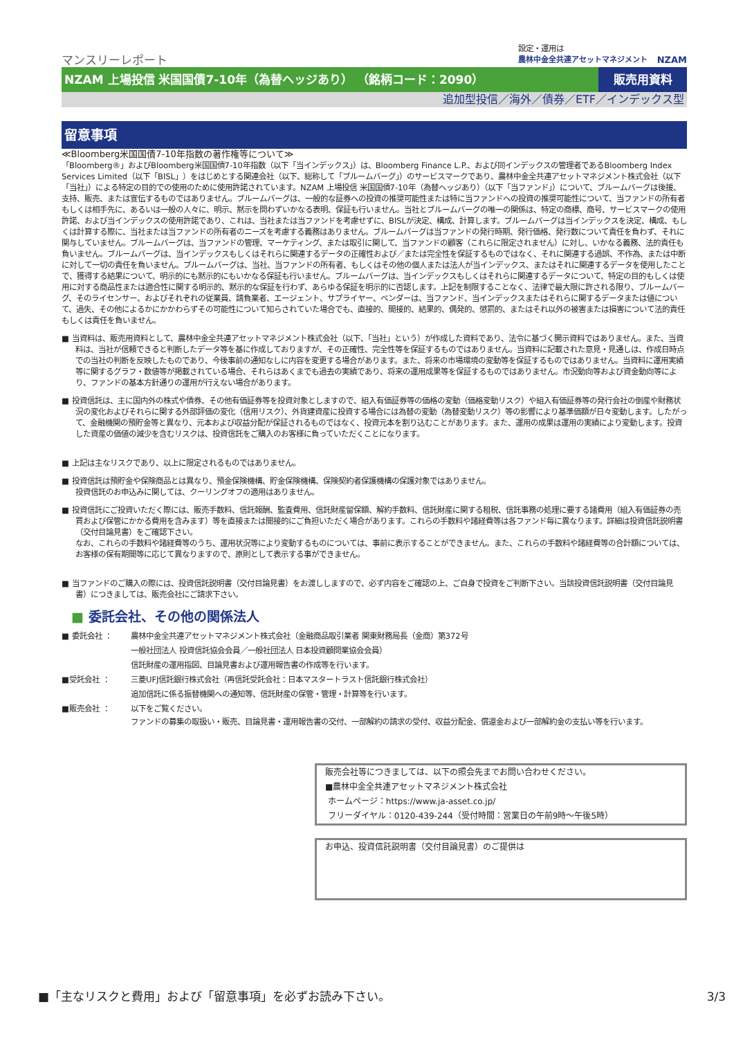マンスリーレポート
設定・運用は
農林中金全共連アセットマネジメント
NZAM
NZAM 上場投信 米国国債7-10年（為替ヘッジあり） （銘柄コード：2090）
販売用資料
追加型投信／海外／債券／ETF／インデックス型
留意事項
≪Bloomberg米国国債7-10年指数の著作権等について≫
「Bloomberg®」およびBloomberg米国国債7-10年指数（以下「当インデックス」）は、Bloomberg Finance L.P.、および同インデックスの管理者であるBloomberg Index Services Limited（以下「BISL」）をはじめとする関連会社（以下、総称して「ブルームバーグ」）のサービスマークであり、農林中金全共連アセットマネジメント株式会社（以下「当社」）による特定の目的での使用のために使用許諾されています。NZAM 上場投信 米国国債7-10年（為替ヘッジあり）（以下「当ファンド」）について、ブルームバーグは後援、支持、販売、または宣伝するものではありません。ブルームバーグは、一般的な証券への投資の推奨可能性または特に当ファンドへの投資の推奨可能性について、当ファンドの所有者もしくは相手先に、あるいは一般の人々に、明示、黙示を問わずいかなる表明、保証も行いません。当社とブルームバーグの唯一の関係は、特定の商標、商号、サービスマークの使用許諾、および当インデックスの使用許諾であり、これは、当社または当ファンドを考慮せずに、BISLが決定、構成、計算します。ブルームバーグは当インデックスを決定、構成、もしくは計算する際に、当社または当ファンドの所有者のニーズを考慮する義務はありません。ブルームバーグは当ファンドの発行時期、発行価格、発行数について責任を負わず、それに関与していません。ブルームバーグは、当ファンドの管理、マーケティング、または取引に関して、当ファンドの顧客（これらに限定されません）に対し、いかなる義務、法的責任も負いません。ブルームバーグは、当インデックスもしくはそれらに関連するデータの正確性および／または完全性を保証するものではなく、それに関連する過誤、不作為、または中断に対して一切の責任を負いません。ブルームバーグは、当社、当ファンドの所有者、もしくはその他の個人または法人が当インデックス、またはそれに関連するデータを使用したことで、獲得する結果について、明示的にも黙示的にもいかなる保証も行いません。ブルームバーグは、当インデックスもしくはそれらに関連するデータについて、特定の目的もしくは使用に対する商品性または適合性に関する明示的、黙示的な保証を行わず、あらゆる保証を明示的に否認します。上記を制限することなく、法律で最大限に許される限り、ブルームバーグ、そのライセンサー、およびそれぞれの従業員、請負業者、エージェント、サプライヤー、ベンダーは、当ファンド、当インデックスまたはそれらに関するデータまたは値について、過失、その他によるかにかかわらずその可能性について知らされていた場合でも、直接的、間接的、結果的、偶発的、懲罰的、またはそれ以外の被害または損害について法的責任もしくは責任を負いません。
■ 当資料は、販売用資料として、農林中金全共連アセットマネジメント株式会社（以下、「当社」という）が作成した資料であり、法令に基づく開示資料ではありません。また、当資料は、当社が信頼できると判断したデータ等を基に作成しておりますが、その正確性、完全性等を保証するものではありません。当資料に記載された意見・見通しは、作成日時点での当社の判断を反映したものであり、今後事前の通知なしに内容を変更する場合があります。また、将来の市場環境の変動等を保証するものではありません。当資料に運用実績等に関するグラフ・数値等が掲載されている場合、それらはあくまでも過去の実績であり、将来の運用成果等を保証するものではありません。市況動向等および資金動向等により、ファンドの基本方針通りの運用が行えない場合があります。
■ 投資信託は、主に国内外の株式や債券、その他有価証券等を投資対象としますので、組入有価証券等の価格の変動（価格変動リスク）や組入有価証券等の発行会社の倒産や財務状況の変化およびそれらに関する外部評価の変化（信用リスク）、外貨建資産に投資する場合には為替の変動（為替変動リスク）等の影響により基準価額が日々変動します。したがって、金融機関の預貯金等と異なり、元本および収益分配が保証されるものではなく、投資元本を割り込むことがあります。また、運用の成果は運用の実績により変動します。投資した資産の価値の減少を含むリスクは、投資信託をご購入のお客様に負っていただくことになります。
■ 上記は主なリスクであり、以上に限定されるものではありません。
■ 投資信託は預貯金や保険商品とは異なり、預金保険機構、貯金保険機構、保険契約者保護機構の保護対象ではありません。
投資信託のお申込みに関しては、クーリングオフの適用はありません。
■ 投資信託にご投資いただく際には、販売手数料、信託報酬、監査費用、信託財産留保額、解約手数料、信託財産に関する租税、信託事務の処理に要する諸費用（組入有価証券の売買および保管にかかる費用を含みます）等を直接または間接的にご負担いただく場合があります。これらの手数料や諸経費等は各ファンド毎に異なります。詳細は投資信託説明書（交付目論見書）をご確認下さい。
なお、これらの手数料や諸経費等のうち、運用状況等により変動するものについては、事前に表示することができません。また、これらの手数料や諸経費等の合計額については、お客様の保有期間等に応じて異なりますので、原則として表示する事ができません。
■ 当ファンドのご購入の際には、投資信託説明書（交付目論見書）をお渡ししますので、必ず内容をご確認の上、ご自身で投資をご判断下さい。当該投資信託説明書（交付目論見書）につきましては、販売会社にご請求下さい。
■ 委託会社、その他の関係法人
■ 委託会社 ： 農林中金全共連アセットマネジメント株式会社（金融商品取引業者 関東財務局長（金商）第372号
一般社団法人 投資信託協会会員／一般社団法人 日本投資顧問業協会会員）
信託財産の運用指図、目論見書および運用報告書の作成等を行います。
■受託会社 ： 三菱UFJ信託銀行株式会社（再信託受託会社：日本マスタートラスト信託銀行株式会社）
追加信託に係る振替機関への通知等、信託財産の保管・管理・計算等を行います。
■販売会社 ： 以下をご覧ください。
ファンドの募集の取扱い・販売、目論見書・運用報告書の交付、一部解約の請求の受付、収益分配金、償還金および一部解約金の支払い等を行います。
販売会社等につきましては、以下の照会先までお問い合わせください。
■農林中金全共連アセットマネジメント株式会社
ホームページ：https://www.ja-asset.co.jp/
フリーダイヤル：0120-439-244（受付時間：営業日の午前9時～午後5時）
お申込、投資信託説明書（交付目論見書）のご提供は
■「主なリスクと費用」および「留意事項」を必ずお読み下さい。 3/3